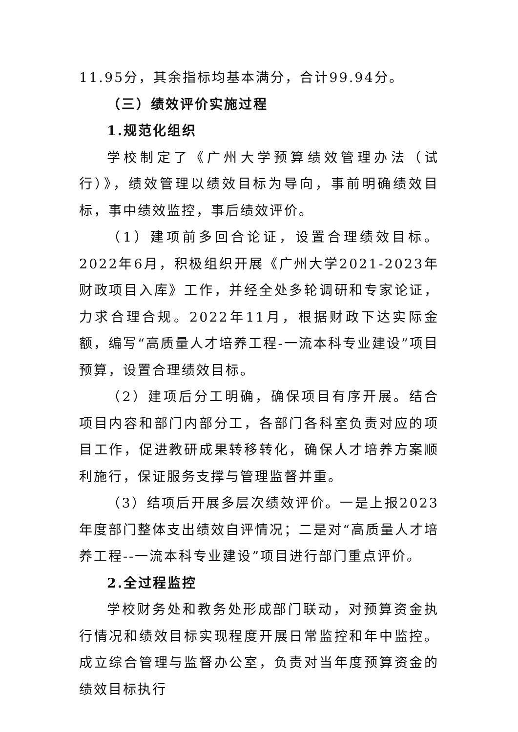11.95分，其余指标均基本满分，合计99.94分。
（三）绩效评价实施过程
1.规范化组织
学校制定了《广州大学预算绩效管理办法（试行）》，绩效管理以绩效目标为导向，事前明确绩效目标，事中绩效监控，事后绩效评价。
（1）建项前多回合论证，设置合理绩效目标。2022年6月，积极组织开展《广州大学2021-2023年财政项目入库》工作，并经全处多轮调研和专家论证，力求合理合规。2022年11月，根据财政下达实际金额，编写“高质量人才培养工程-一流本科专业建设”项目预算，设置合理绩效目标。
（2）建项后分工明确，确保项目有序开展。结合项目内容和部门内部分工，各部门各科室负责对应的项目工作，促进教研成果转移转化，确保人才培养方案顺利施行，保证服务支撑与管理监督并重。
（3）结项后开展多层次绩效评价。一是上报2023年度部门整体支出绩效自评情况；二是对“高质量人才培养工程--一流本科专业建设”项目进行部门重点评价。
2.全过程监控
学校财务处和教务处形成部门联动，对预算资金执行情况和绩效目标实现程度开展日常监控和年中监控。成立综合管理与监督办公室，负责对当年度预算资金的绩效目标执行